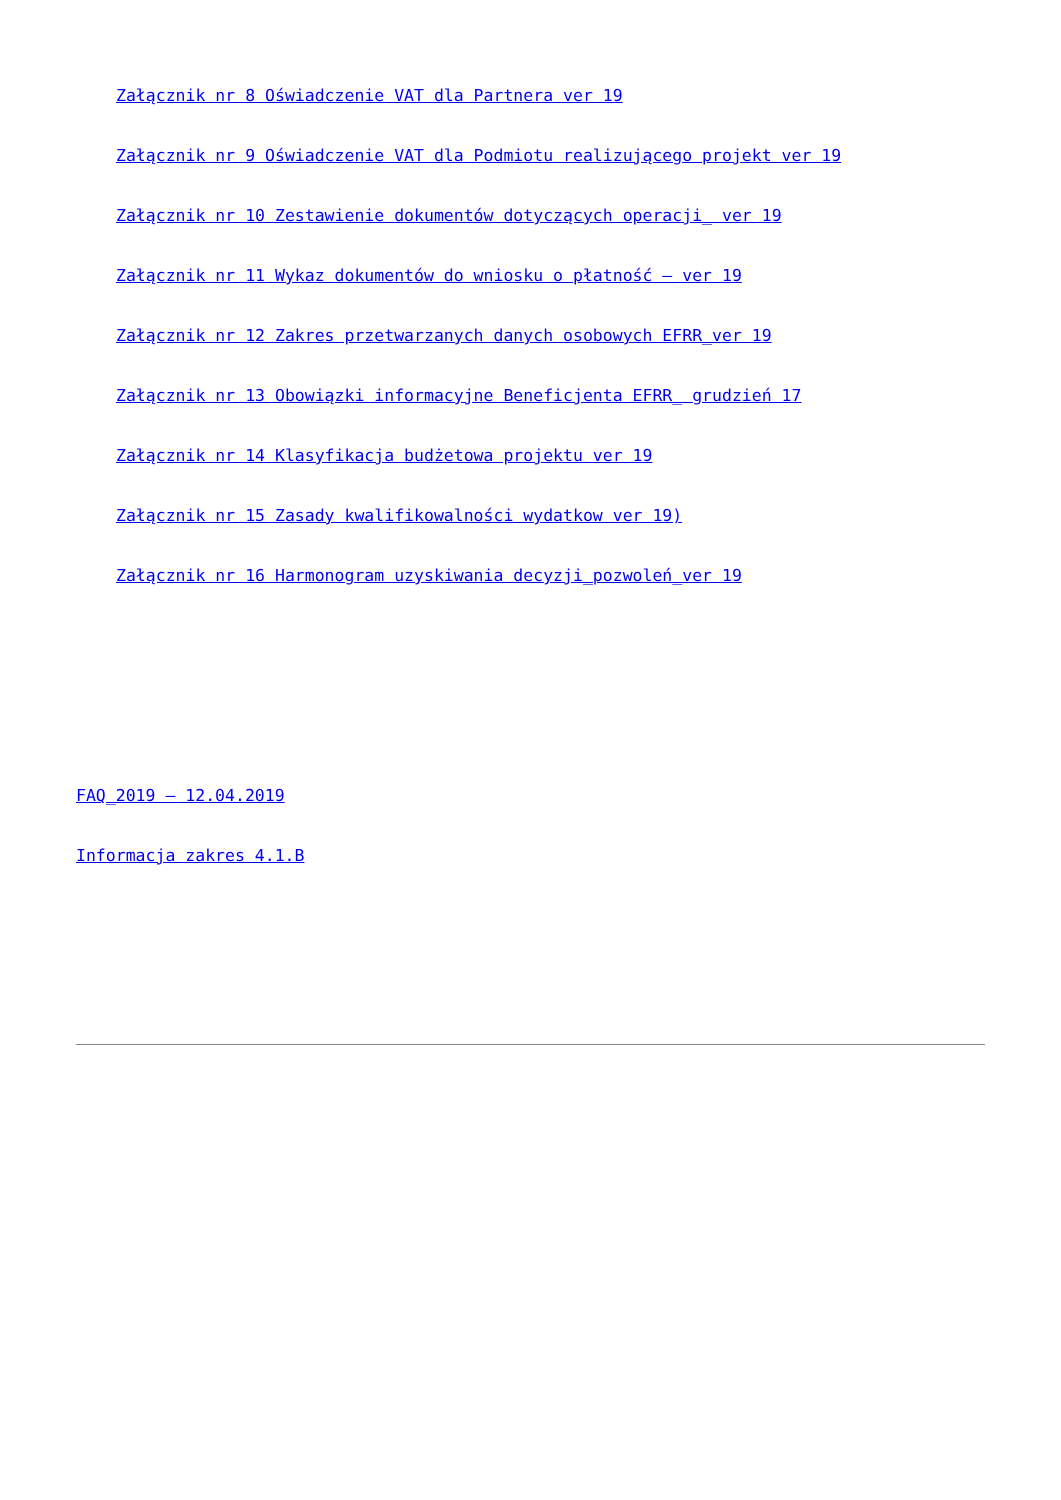Załącznik nr 8 Oświadczenie VAT dla Partnera ver 19
Załącznik nr 9 Oświadczenie VAT dla Podmiotu realizującego projekt ver 19
Załącznik nr 10 Zestawienie dokumentów dotyczących operacji_ ver 19
Załącznik nr 11 Wykaz dokumentów do wniosku o płatność – ver 19
Załącznik nr 12 Zakres przetwarzanych danych osobowych EFRR_ver 19
Załącznik nr 13 Obowiązki informacyjne Beneficjenta EFRR_ grudzień 17
Załącznik nr 14 Klasyfikacja budżetowa projektu ver 19
Załącznik nr 15 Zasady kwalifikowalności wydatkow ver 19)
Załącznik nr 16 Harmonogram uzyskiwania decyzji_pozwoleń_ver 19
FAQ_2019 – 12.04.2019
Informacja zakres 4.1.B